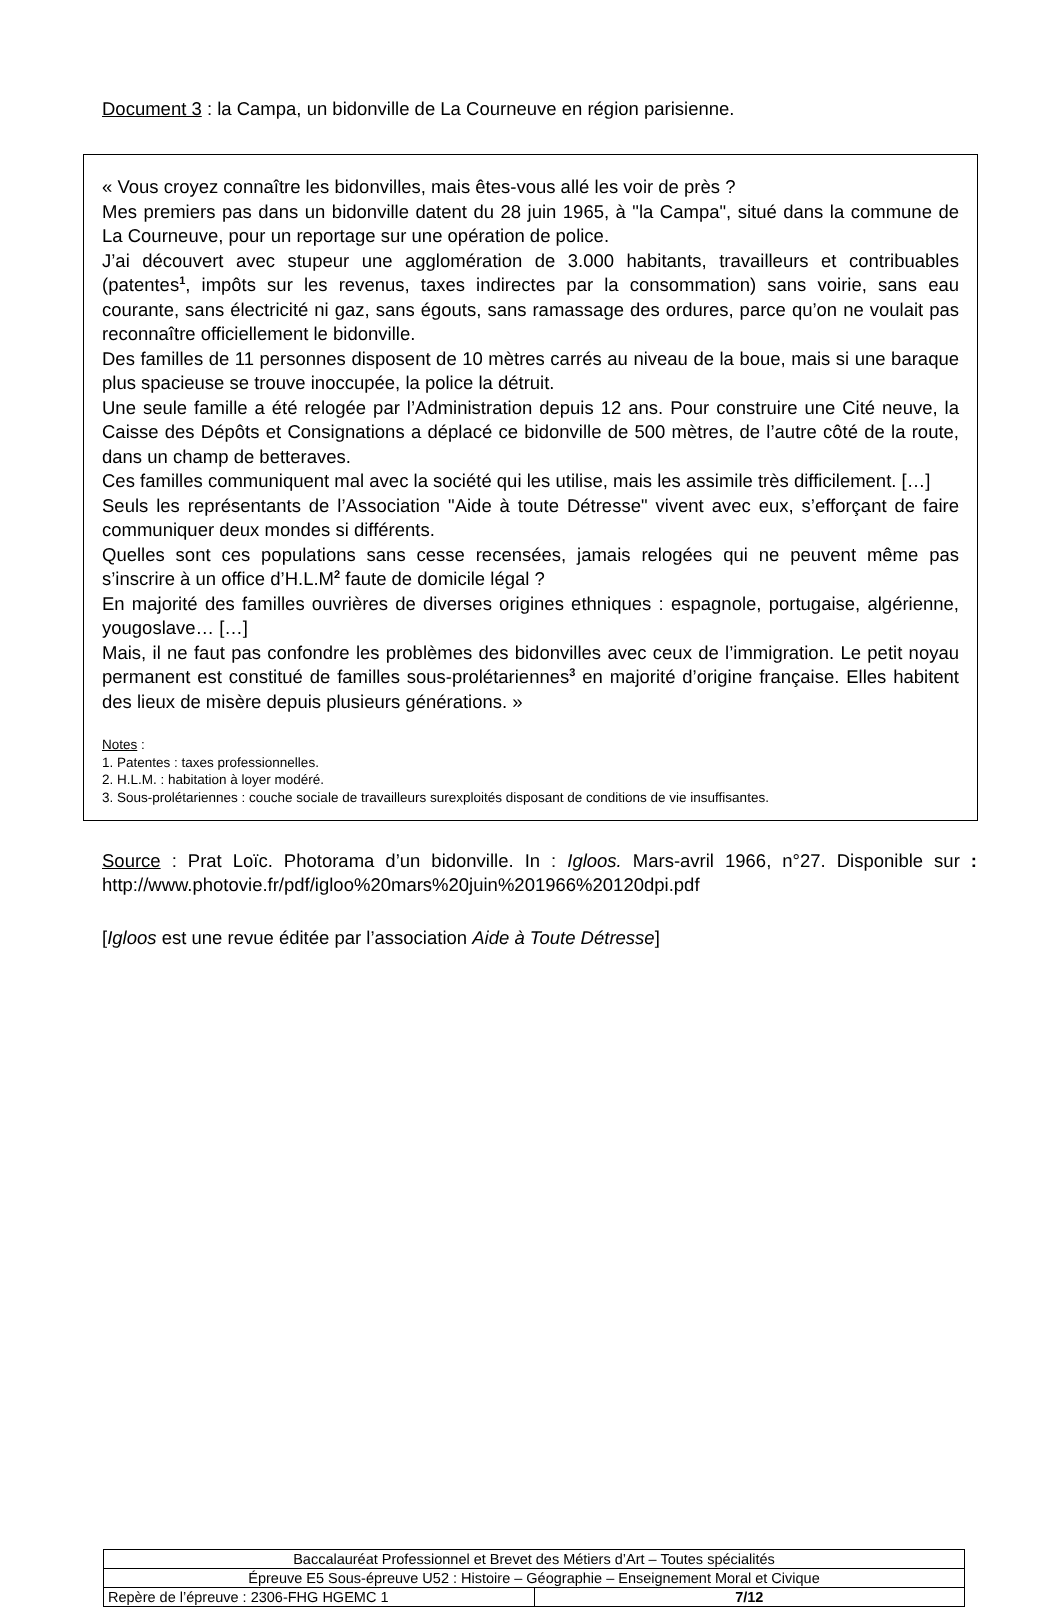Document 3 : la Campa, un bidonville de La Courneuve en région parisienne.
« Vous croyez connaître les bidonvilles, mais êtes-vous allé les voir de près ?
Mes premiers pas dans un bidonville datent du 28 juin 1965, à "la Campa", situé dans la commune de La Courneuve, pour un reportage sur une opération de police.
J’ai découvert avec stupeur une agglomération de 3.000 habitants, travailleurs et contribuables (patentes<sup>1</sup>, impôts sur les revenus, taxes indirectes par la consommation) sans voirie, sans eau courante, sans électricité ni gaz, sans égouts, sans ramassage des ordures, parce qu’on ne voulait pas reconnaître officiellement le bidonville.
Des familles de 11 personnes disposent de 10 mètres carrés au niveau de la boue, mais si une baraque plus spacieuse se trouve inoccupée, la police la détruit.
Une seule famille a été relogée par l’Administration depuis 12 ans. Pour construire une Cité neuve, la Caisse des Dépôts et Consignations a déplacé ce bidonville de 500 mètres, de l’autre côté de la route, dans un champ de betteraves.
Ces familles communiquent mal avec la société qui les utilise, mais les assimile très difficilement. […]
Seuls les représentants de l’Association "Aide à toute Détresse" vivent avec eux, s’efforçant de faire communiquer deux mondes si différents.
Quelles sont ces populations sans cesse recensées, jamais relogées qui ne peuvent même pas s’inscrire à un office d’H.L.M<sup>2</sup> faute de domicile légal ?
En majorité des familles ouvrières de diverses origines ethniques : espagnole, portugaise, algérienne, yougoslave… […]
Mais, il ne faut pas confondre les problèmes des bidonvilles avec ceux de l’immigration. Le petit noyau permanent est constitué de familles sous-prolétariennes<sup>3</sup> en majorité d’origine française. Elles habitent des lieux de misère depuis plusieurs générations. »
Notes :
1. Patentes : taxes professionnelles.
2. H.L.M. : habitation à loyer modéré.
3. Sous-prolétariennes : couche sociale de travailleurs surexploités disposant de conditions de vie insuffisantes.
Source : Prat Loïc. Photorama d’un bidonville. In : Igloos. Mars-avril 1966, n°27. Disponible sur : http://www.photovie.fr/pdf/igloo%20mars%20juin%201966%20120dpi.pdf
[Igloos est une revue éditée par l’association Aide à Toute Détresse]
| Baccalauréat Professionnel et Brevet des Métiers d’Art – Toutes spécialités | |
| Épreuve E5 Sous-épreuve U52 : Histoire – Géographie – Enseignement Moral et Civique | |
| Repère de l’épreuve : 2306-FHG HGEMC 1 | 7/12 |